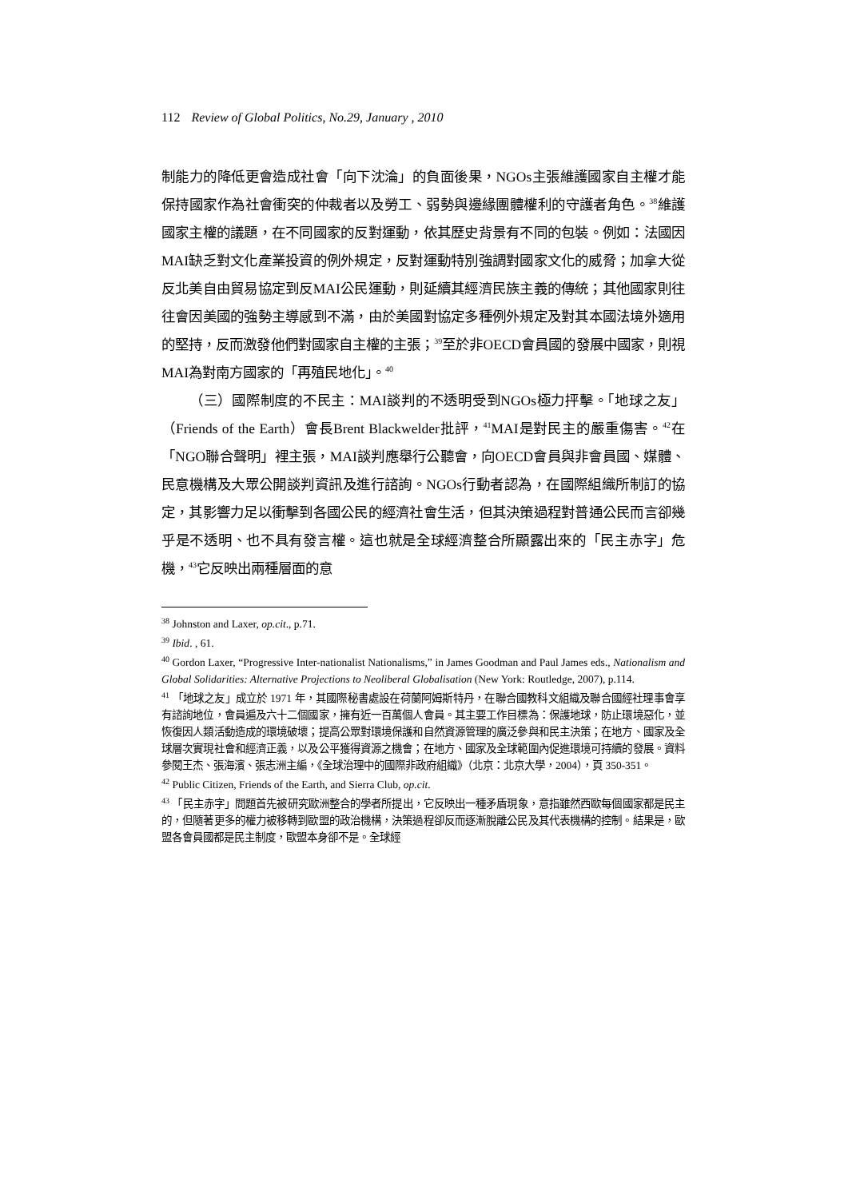112 Review of Global Politics, No.29, January , 2010
制能力的降低更會造成社會「向下沈淪」的負面後果，NGOs主張維護國家自主權才能保持國家作為社會衝突的仲裁者以及勞工、弱勢與邊緣團體權利的守護者角色。<sup>38</sup>維護國家主權的議題，在不同國家的反對運動，依其歷史背景有不同的包裝。例如：法國因MAI缺乏對文化產業投資的例外規定，反對運動特別強調對國家文化的威脅；加拿大從反北美自由貿易協定到反MAI公民運動，則延續其經濟民族主義的傳統；其他國家則往往會因美國的強勢主導感到不滿，由於美國對協定多種例外規定及對其本國法境外適用的堅持，反而激發他們對國家自主權的主張；<sup>39</sup>至於非OECD會員國的發展中國家，則視MAI為對南方國家的「再殖民地化」。<sup>40</sup>
（三）國際制度的不民主：MAI談判的不透明受到NGOs極力抨擊。「地球之友」（Friends of the Earth）會長Brent Blackwelder批評，<sup>41</sup>MAI是對民主的嚴重傷害。<sup>42</sup>在「NGO聯合聲明」裡主張，MAI談判應舉行公聽會，向OECD會員與非會員國、媒體、民意機構及大眾公開談判資訊及進行諮詢。NGOs行動者認為，在國際組織所制訂的協定，其影響力足以衝擊到各國公民的經濟社會生活，但其決策過程對普通公民而言卻幾乎是不透明、也不具有發言權。這也就是全球經濟整合所顯露出來的「民主赤字」危機，<sup>43</sup>它反映出兩種層面的意
<sup>38</sup> Johnston and Laxer, op.cit., p.71.
<sup>39</sup> Ibid. , 61.
<sup>40</sup> Gordon Laxer, “Progressive Inter-nationalist Nationalisms,” in James Goodman and Paul James eds., Nationalism and Global Solidarities: Alternative Projections to Neoliberal Globalisation (New York: Routledge, 2007), p.114.
<sup>41</sup> 「地球之友」成立於 1971 年，其國際秘書處設在荷蘭阿姆斯特丹，在聯合國教科文組織及聯合國經社理事會享有諮詢地位，會員遍及六十二個國家，擁有近一百萬個人會員。其主要工作目標為：保護地球，防止環境惡化，並恢復因人類活動造成的環境破壞；提高公眾對環境保護和自然資源管理的廣泛參與和民主決策；在地方、國家及全球層次實現社會和經濟正義，以及公平獲得資源之機會；在地方、國家及全球範圍內促進環境可持續的發展。資料參閱王杰、張海濱、張志洲主編，《全球治理中的國際非政府組織》（北京：北京大學，2004），頁 350-351。
<sup>42</sup> Public Citizen, Friends of the Earth, and Sierra Club, op.cit.
<sup>43</sup> 「民主赤字」問題首先被研究歐洲整合的學者所提出，它反映出一種矛盾現象，意指雖然西歐每個國家都是民主的，但隨著更多的權力被移轉到歐盟的政治機構，決策過程卻反而逐漸脫離公民及其代表機構的控制。結果是，歐盟各會員國都是民主制度，歐盟本身卻不是。全球經